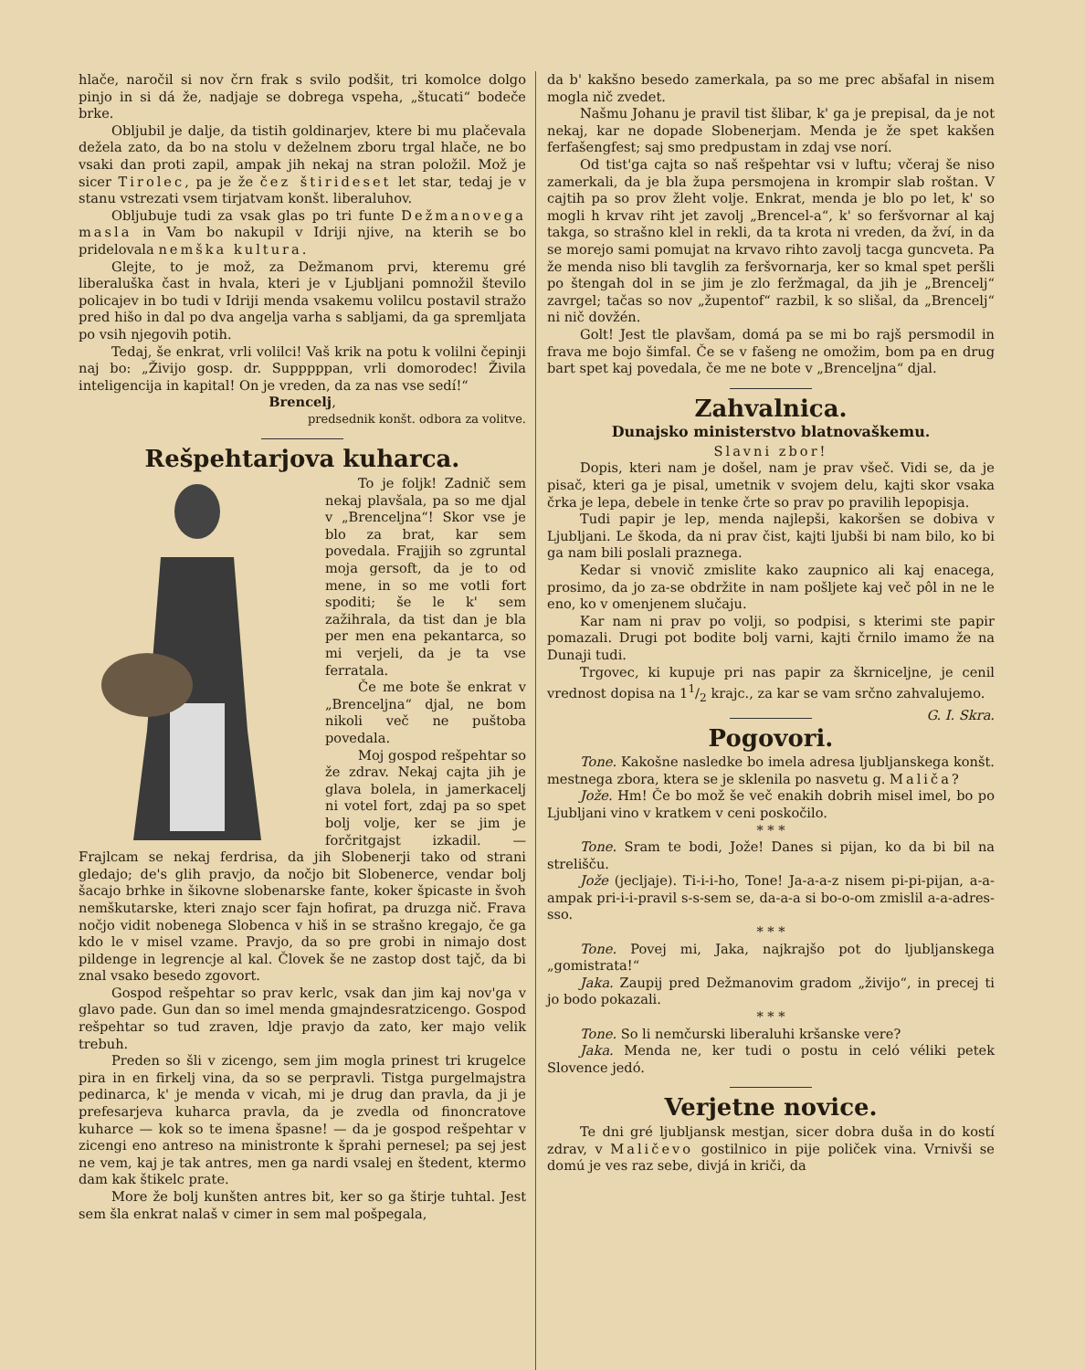hlače, naročil si nov črn frak s svilo podšit, tri komolce dolgo pinjo in si dá že, nadjaje se dobrega vspeha, „štucati“ bodeče brke.
Obljubil je dalje, da tistih goldinarjev, ktere bi mu plačevala dežela zato, da bo na stolu v deželnem zboru trgal hlače, ne bo vsaki dan proti zapil, ampak jih nekaj na stran položil. Mož je sicer Tirolec, pa je že čez štirideset let star, tedaj je v stanu vstrezati vsem tirjatvam konšt. liberaluhov.
Obljubuje tudi za vsak glas po tri funte Dežmanovega masla in Vam bo nakupil v Idriji njive, na kterih se bo pridelovala nemška kultura.
Glejte, to je mož, za Dežmanom prvi, kteremu gré liberaluška čast in hvala, kteri je v Ljubljani pomnožil število policajev in bo tudi v Idriji menda vsakemu volilcu postavil stražo pred hišo in dal po dva angelja varha s sabljami, da ga spremljata po vsih njegovih potih.
Tedaj, še enkrat, vrli volilci! Vaš krik na potu k volilni čepinji naj bo: „Živijo gosp. dr. Supppppan, vrli domorodec! Živila inteligencija in kapital! On je vreden, da za nas vse sedí!“
Brencelj,
predsednik konšt. odbora za volitve.
Reš­pehtarjova kuharca.
To je foljk! Zadnič sem nekaj plavšala, pa so me djal v „Brenceljna“! Skor vse je blo za brat, kar sem povedala. Frajjih so zgruntal moja gersoft, da je to od mene, in so me votli fort spoditi; še le k' sem zažihrala, da tist dan je bla per men ena pekantarca, so mi verjeli, da je ta vse ferratala.
Če me bote še enkrat v „Brenceljna“ djal, ne bom nikoli več ne puštoba povedala.
Moj gospod rešpehtar so že zdrav. Nekaj cajta jih je glava bolela, in jamerkacelj ni votel fort, zdaj pa so spet bolj volje, ker se jim je forčritgajst izkadil. — Frajlcam se nekaj ferdrisa, da jih Slobenerji tako od strani gledajo; de's glih pravjo, da nočjo bit Slobenerce, vendar bolj šacajo brhke in šikovne slobenarske fante, koker špicaste in švoh nemškutarske, kteri znajo scer fajn hofirat, pa druzga nič. Frava nočjo vidit nobenega Slobenca v hiš in se strašno kregajo, če ga kdo le v misel vzame. Pravjo, da so pre grobi in nimajo dost pildenge in legrencje al kal. Človek še ne zastop dost tajč, da bi znal vsako besedo zgovort.
Gospod rešpehtar so prav kerlc, vsak dan jim kaj nov'ga v glavo pade. Gun dan so imel menda gmajndesratzicengo. Gospod rešpehtar so tud zraven, ldje pravjo da zato, ker majo velik trebuh.
Preden so šli v zicengo, sem jim mogla prinest tri krugelce pira in en firkelj vina, da so se perpravli. Tistga purgelmajstra pedinarca, k' je menda v vicah, mi je drug dan pravla, da ji je prefesarjeva kuharca pravla, da je zvedla od finoncratove kuharce — kok so te imena špasne! — da je gospod rešpehtar v zicengi eno antreso na ministronte k šprahi pernesel; pa sej jest ne vem, kaj je tak antres, men ga nardi vsalej en štedent, ktermo dam kak štikelc prate.
More že bolj kunšten antres bit, ker so ga štirje tuhtal. Jest sem šla enkrat nalaš v cimer in sem mal pošpegala,
da b' kakšno besedo zamerkala, pa so me prec abšafal in nisem mogla nič zvedet.
Našmu Johanu je pravil tist šlibar, k' ga je prepisal, da je not nekaj, kar ne dopade Slobenerjam. Menda je že spet kakšen ferfašengfest; saj smo predpustam in zdaj vse norí.
Od tist'ga cajta so naš rešpehtar vsi v luftu; včeraj še niso zamerkali, da je bla župa persmojena in krompir slab roštan. V cajtih pa so prov žleht volje. Enkrat, menda je blo po let, k' so mogli h krvav riht jet zavolj „Brencel-a“, k' so feršvornar al kaj takga, so strašno klel in rekli, da ta krota ni vreden, da žví, in da se morejo sami pomujat na krvavo rihto zavolj tacga guncveta. Pa že menda niso bli tavglih za feršvornarja, ker so kmal spet peršli po štengah dol in se jim je zlo feržmagal, da jih je „Brencelj“ zavrgel; tačas so nov „župentof“ razbil, k so slišal, da „Brencelj“ ni nič dovžén.
Golt! Jest tle plavšam, domá pa se mi bo rajš persmodil in frava me bojo šimfal. Če se v fašeng ne omožim, bom pa en drug bart spet kaj povedala, če me ne bote v „Brenceljna“ djal.
Zahvalnica.
Dunajsko ministerstvo blatnovaškemu.
Slavni zbor!
Dopis, kteri nam je došel, nam je prav všeč. Vidi se, da je pisač, kteri ga je pisal, umetnik v svojem delu, kajti skor vsaka črka je lepa, debele in tenke črte so prav po pravilih lepopisja.
Tudi papir je lep, menda najlepši, kakoršen se dobiva v Ljubljani. Le škoda, da ni prav čist, kajti ljubši bi nam bilo, ko bi ga nam bili poslali praznega.
Kedar si vnovič zmislite kako zaupnico ali kaj enacega, prosimo, da jo za-se obdržite in nam pošljete kaj več pôl in ne le eno, ko v omenjenem slučaju.
Kar nam ni prav po volji, so podpisi, s kterimi ste papir pomazali. Drugi pot bodite bolj varni, kajti črnilo imamo že na Dunaji tudi.
Trgovec, ki kupuje pri nas papir za škrniceljne, je cenil vrednost dopisa na 11/2 krajc., za kar se vam srčno zahvalujemo. G. I. Skra.
Pogovori.
Tone. Kakošne nasledke bo imela adresa ljubljanskega konšt. mestnega zbora, ktera se je sklenila po nasvetu g. Maliča?
Jože. Hm! Če bo mož še več enakih dobrih misel imel, bo po Ljubljani vino v kratkem v ceni poskočilo.
* * *
Tone. Sram te bodi, Jože! Danes si pijan, ko da bi bil na strelišču.
Jože (jecljaje). Ti-i-i-ho, Tone! Ja-a-a-z nisem pi-pi-pijan, a-a-ampak pri-i-i-pravil s-s-sem se, da-a-a si bo-o-om zmislil a-a-adres-sso.
* * *
Tone. Povej mi, Jaka, najkrajšo pot do ljubljanskega „gomistrata!“
Jaka. Zaupij pred Dežmanovim gradom „živijo“, in precej ti jo bodo pokazali.
* * *
Tone. So li nemčurski liberaluhi kršanske vere?
Jaka. Menda ne, ker tudi o postu in celó véliki petek Slovence jedó.
Verjetne novice.
Te dni gré ljubljansk mestjan, sicer dobra duša in do kostí zdrav, v Maličevo gostilnico in pije poliček vina. Vrnivši se domú je ves raz sebe, divjá in kriči, da